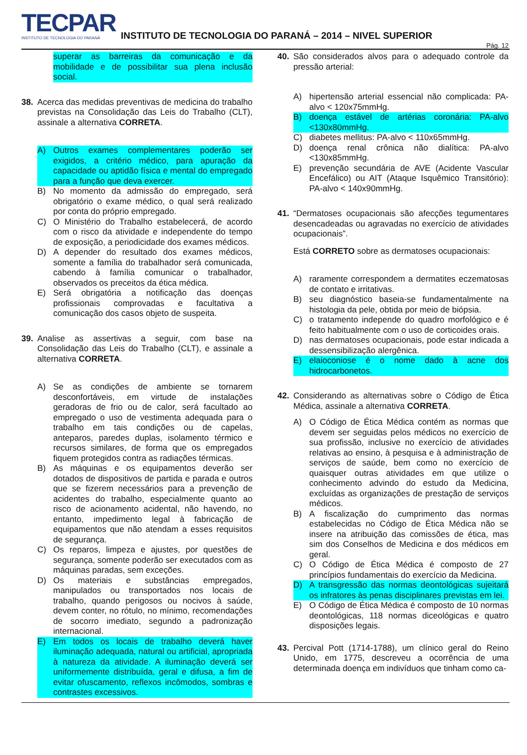TECPAR
INSTITUTO DE TECNOLOGIA DO PARANÁ
INSTITUTO DE TECNOLOGIA DO PARANÁ – 2014 – NIVEL SUPERIOR
Pág. 12
superar as barreiras da comunicação e da mobilidade e de possibilitar sua plena inclusão social.
38. Acerca das medidas preventivas de medicina do trabalho previstas na Consolidação das Leis do Trabalho (CLT), assinale a alternativa CORRETA.
A) Outros exames complementares poderão ser exigidos, a critério médico, para apuração da capacidade ou aptidão física e mental do empregado para a função que deva exercer.
B) No momento da admissão do empregado, será obrigatório o exame médico, o qual será realizado por conta do próprio empregado.
C) O Ministério do Trabalho estabelecerá, de acordo com o risco da atividade e independente do tempo de exposição, a periodicidade dos exames médicos.
D) A depender do resultado dos exames médicos, somente a família do trabalhador será comunicada, cabendo à família comunicar o trabalhador, observados os preceitos da ética médica.
E) Será obrigatória a notificação das doenças profissionais comprovadas e facultativa a comunicação dos casos objeto de suspeita.
39. Analise as assertivas a seguir, com base na Consolidação das Leis do Trabalho (CLT), e assinale a alternativa CORRETA.
A) Se as condições de ambiente se tornarem desconfortáveis, em virtude de instalações geradoras de frio ou de calor, será facultado ao empregado o uso de vestimenta adequada para o trabalho em tais condições ou de capelas, anteparos, paredes duplas, isolamento térmico e recursos similares, de forma que os empregados fiquem protegidos contra as radiações térmicas.
B) As máquinas e os equipamentos deverão ser dotados de dispositivos de partida e parada e outros que se fizerem necessários para a prevenção de acidentes do trabalho, especialmente quanto ao risco de acionamento acidental, não havendo, no entanto, impedimento legal à fabricação de equipamentos que não atendam a esses requisitos de segurança.
C) Os reparos, limpeza e ajustes, por questões de segurança, somente poderão ser executados com as máquinas paradas, sem exceções.
D) Os materiais e substâncias empregados, manipulados ou transportados nos locais de trabalho, quando perigosos ou nocivos à saúde, devem conter, no rótulo, no mínimo, recomendações de socorro imediato, segundo a padronização internacional.
E) Em todos os locais de trabalho deverá haver iluminação adequada, natural ou artificial, apropriada à natureza da atividade. A iluminação deverá ser uniformemente distribuída, geral e difusa, a fim de evitar ofuscamento, reflexos incômodos, sombras e contrastes excessivos.
40. São considerados alvos para o adequado controle da pressão arterial:
A) hipertensão arterial essencial não complicada: PA-alvo < 120x75mmHg.
B) doença estável de artérias coronária: PA-alvo <130x80mmHg.
C) diabetes mellitus: PA-alvo < 110x65mmHg.
D) doença renal crônica não dialítica: PA-alvo <130x85mmHg.
E) prevenção secundária de AVE (Acidente Vascular Encefálico) ou AIT (Ataque Isquêmico Transitório): PA-alvo < 140x90mmHg.
41. “Dermatoses ocupacionais são afecções tegumentares desencadeadas ou agravadas no exercício de atividades ocupacionais”.
Está CORRETO sobre as dermatoses ocupacionais:
A) raramente correspondem a dermatites eczematosas de contato e irritativas.
B) seu diagnóstico baseia-se fundamentalmente na histologia da pele, obtida por meio de biópsia.
C) o tratamento independe do quadro morfológico e é feito habitualmente com o uso de corticoides orais.
D) nas dermatoses ocupacionais, pode estar indicada a dessensibilização alergênica.
E) elaioconiose é o nome dado à acne dos hidrocarbonetos.
42. Considerando as alternativas sobre o Código de Ética Médica, assinale a alternativa CORRETA.
A) O Código de Ética Médica contém as normas que devem ser seguidas pelos médicos no exercício de sua profissão, inclusive no exercício de atividades relativas ao ensino, à pesquisa e à administração de serviços de saúde, bem como no exercício de quaisquer outras atividades em que utilize o conhecimento advindo do estudo da Medicina, excluídas as organizações de prestação de serviços médicos.
B) A fiscalização do cumprimento das normas estabelecidas no Código de Ética Médica não se insere na atribuição das comissões de ética, mas sim dos Conselhos de Medicina e dos médicos em geral.
C) O Código de Ética Médica é composto de 27 princípios fundamentais do exercício da Medicina.
D) A transgressão das normas deontológicas sujeitará os infratores às penas disciplinares previstas em lei.
E) O Código de Ética Médica é composto de 10 normas deontológicas, 118 normas diceológicas e quatro disposições legais.
43. Percival Pott (1714-1788), um clínico geral do Reino Unido, em 1775, descreveu a ocorrência de uma determinada doença em indivíduos que tinham como ca-